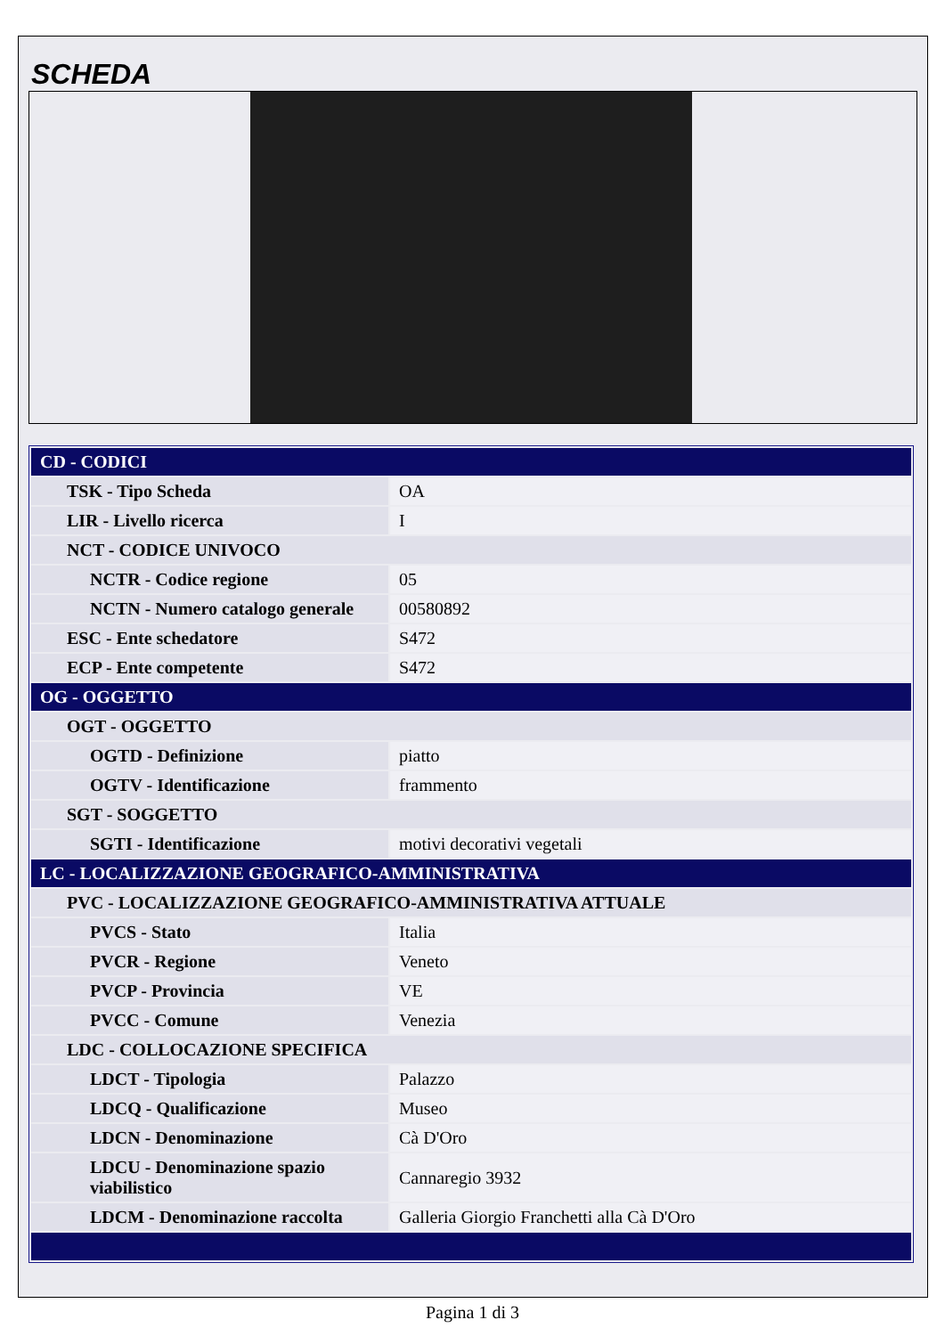SCHEDA
| CD - CODICI | |
| TSK - Tipo Scheda | OA |
| LIR - Livello ricerca | I |
| NCT - CODICE UNIVOCO | |
| NCTR - Codice regione | 05 |
| NCTN - Numero catalogo generale | 00580892 |
| ESC - Ente schedatore | S472 |
| ECP - Ente competente | S472 |
| OG - OGGETTO | |
| OGT - OGGETTO | |
| OGTD - Definizione | piatto |
| OGTV - Identificazione | frammento |
| SGT - SOGGETTO | |
| SGTI - Identificazione | motivi decorativi vegetali |
| LC - LOCALIZZAZIONE GEOGRAFICO-AMMINISTRATIVA | |
| PVC - LOCALIZZAZIONE GEOGRAFICO-AMMINISTRATIVA ATTUALE | |
| PVCS - Stato | Italia |
| PVCR - Regione | Veneto |
| PVCP - Provincia | VE |
| PVCC - Comune | Venezia |
| LDC - COLLOCAZIONE SPECIFICA | |
| LDCT - Tipologia | Palazzo |
| LDCQ - Qualificazione | Museo |
| LDCN - Denominazione | Cà D'Oro |
| LDCU - Denominazione spazio viabilistico | Cannaregio 3932 |
| LDCM - Denominazione raccolta | Galleria Giorgio Franchetti alla Cà D'Oro |
Pagina 1 di 3